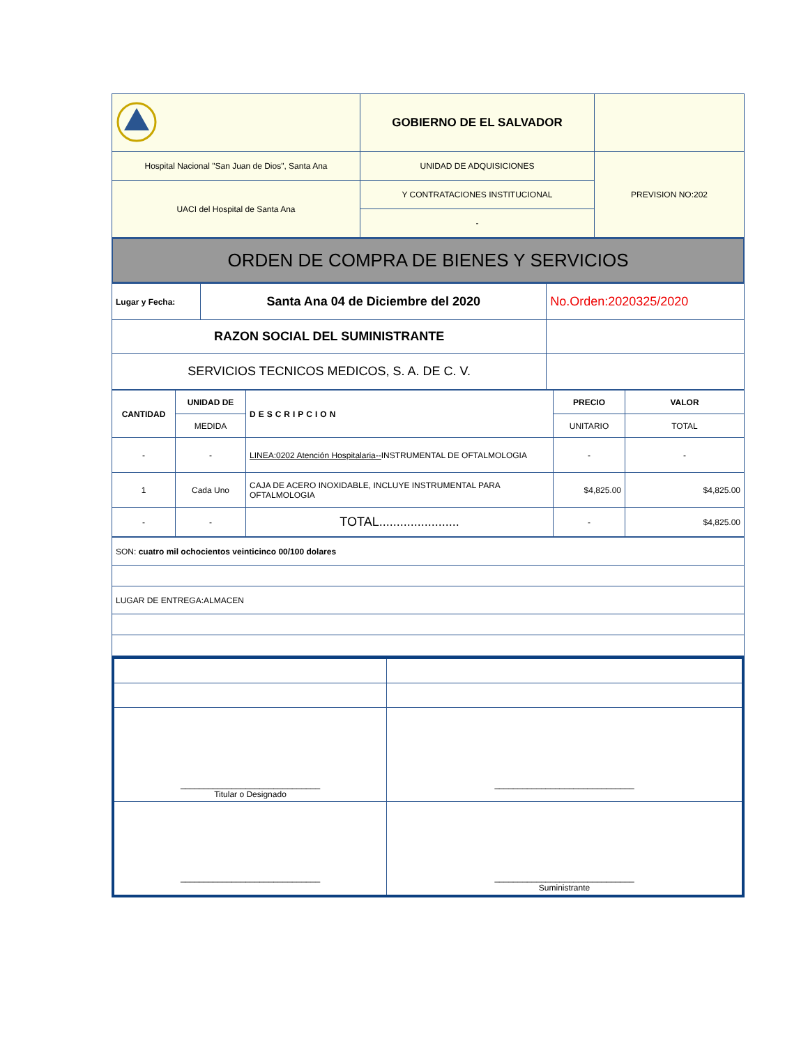| | GOBIERNO DE EL SALVADOR | |
| Hospital Nacional "San Juan de Dios", Santa Ana | UNIDAD DE ADQUISICIONES | PREVISION NO:202 |
| UACI del Hospital de Santa Ana | Y CONTRATACIONES INSTITUCIONAL | |
| | - | |
| ORDEN DE COMPRA DE BIENES Y SERVICIOS |
| Lugar y Fecha: | Santa Ana 04 de Diciembre del 2020 | No.Orden:2020325/2020 |
| RAZON SOCIAL DEL SUMINISTRANTE | | |
| SERVICIOS TECNICOS MEDICOS, S. A. DE C. V. | | |
| CANTIDAD | UNIDAD DE | DESCRIPCION | PRECIO | VALOR |
| --- | --- | --- | --- | --- |
| | MEDIDA | | UNITARIO | TOTAL |
| - | - | LINEA:0202 Atención Hospitalaria-- INSTRUMENTAL DE OFTALMOLOGIA | - | - |
| 1 | Cada Uno | CAJA DE ACERO INOXIDABLE, INCLUYE INSTRUMENTAL PARA OFTALMOLOGIA | $4,825.00 | $4,825.00 |
| - | - | TOTAL....................... | - | $4,825.00 |
| SON: cuatro mil ochocientos veinticinco 00/100 dolares |
| LUGAR DE ENTREGA:ALMACEN |
| ______________________________ Titular o Designado | ______________________________ |
| ______________________________ | ______________________________ Suministrante |